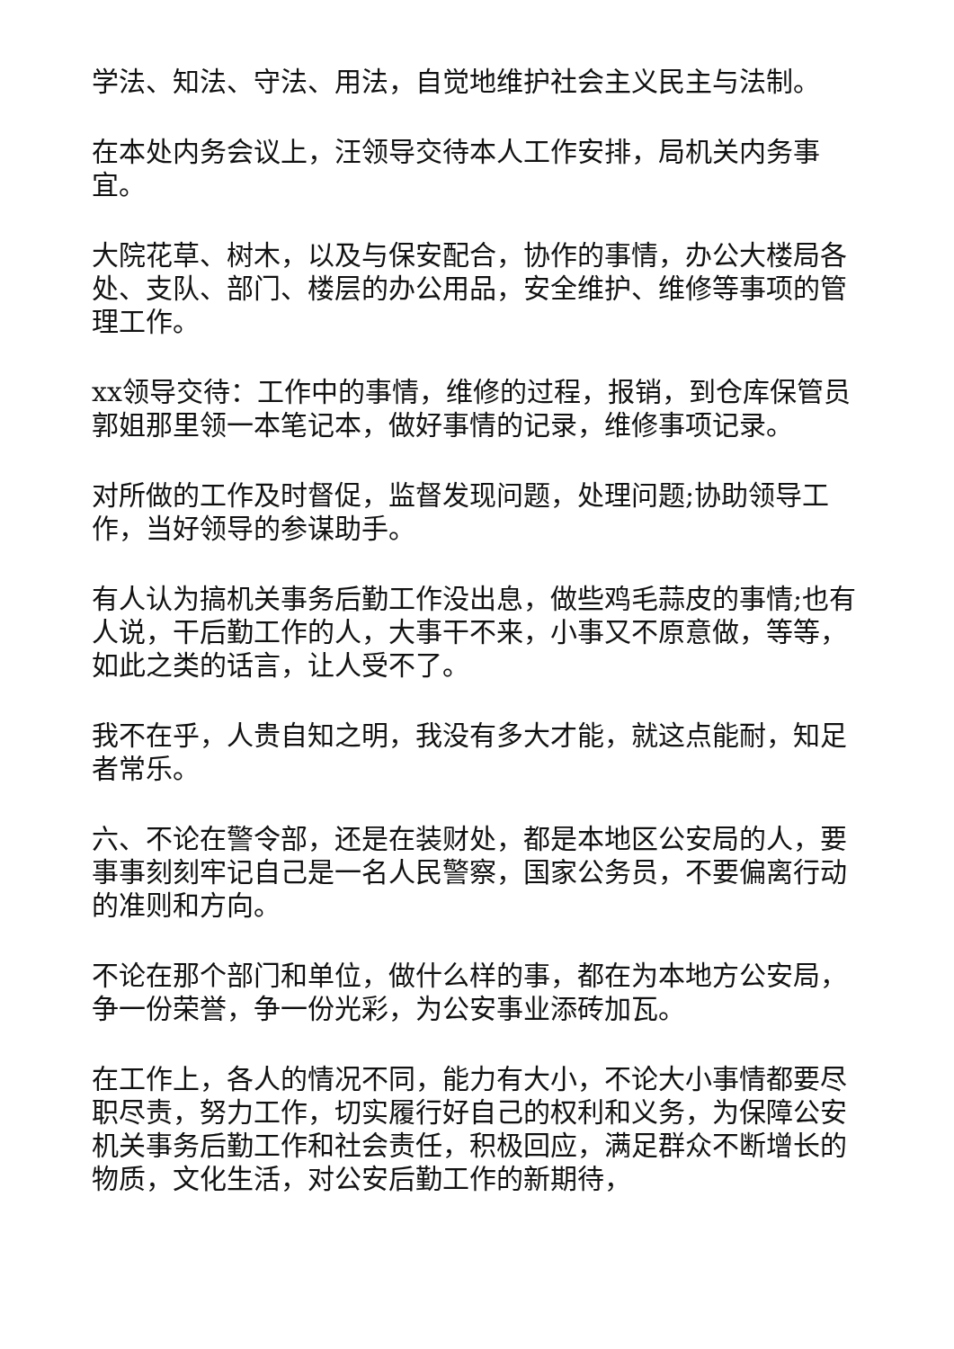学法、知法、守法、用法，自觉地维护社会主义民主与法制。
在本处内务会议上，汪领导交待本人工作安排，局机关内务事宜。
大院花草、树木，以及与保安配合，协作的事情，办公大楼局各处、支队、部门、楼层的办公用品，安全维护、维修等事项的管理工作。
xx领导交待：工作中的事情，维修的过程，报销，到仓库保管员郭姐那里领一本笔记本，做好事情的记录，维修事项记录。
对所做的工作及时督促，监督发现问题，处理问题;协助领导工作，当好领导的参谋助手。
有人认为搞机关事务后勤工作没出息，做些鸡毛蒜皮的事情;也有人说，干后勤工作的人，大事干不来，小事又不原意做，等等，如此之类的话言，让人受不了。
我不在乎，人贵自知之明，我没有多大才能，就这点能耐，知足者常乐。
六、不论在警令部，还是在装财处，都是本地区公安局的人，要事事刻刻牢记自己是一名人民警察，国家公务员，不要偏离行动的准则和方向。
不论在那个部门和单位，做什么样的事，都在为本地方公安局，争一份荣誉，争一份光彩，为公安事业添砖加瓦。
在工作上，各人的情况不同，能力有大小，不论大小事情都要尽职尽责，努力工作，切实履行好自己的权利和义务，为保障公安机关事务后勤工作和社会责任，积极回应，满足群众不断增长的物质，文化生活，对公安后勤工作的新期待，